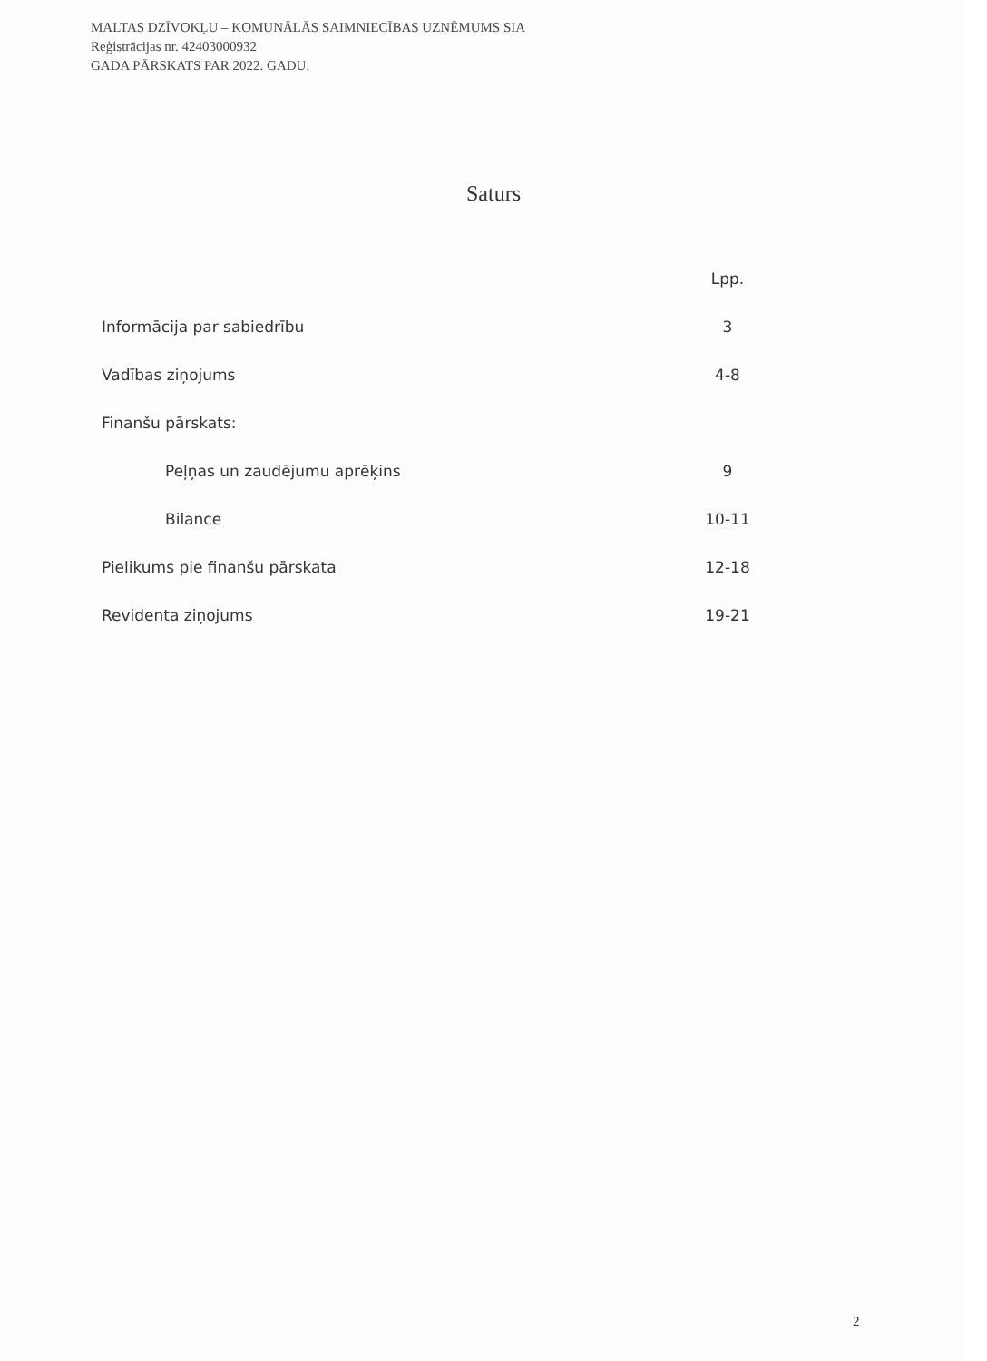MALTAS DZĪVOKĻU – KOMUNĀLĀS SAIMNIECĪBAS UZŅĒMUMS SIA
Reģistrācijas nr. 42403000932
GADA PĀRSKATS PAR 2022. GADU.
Saturs
| | Lpp. |
| Informācija par sabiedrību | 3 |
| Vadības ziņojums | 4-8 |
| Finanšu pārskats: | |
| Peļņas un zaudējumu aprēķins | 9 |
| Bilance | 10-11 |
| Pielikums pie finanšu pārskata | 12-18 |
| Revidenta ziņojums | 19-21 |
2